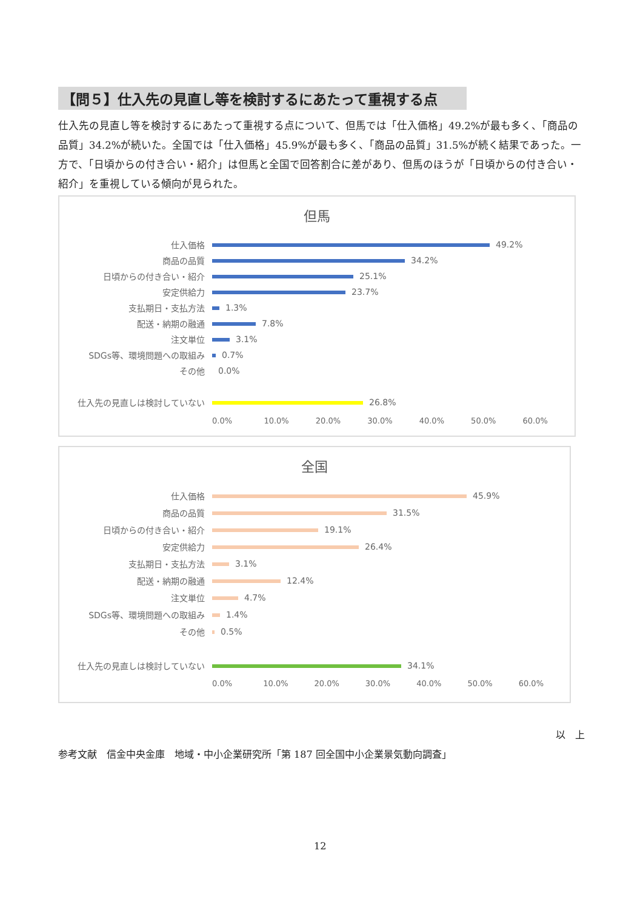【問５】仕入先の見直し等を検討するにあたって重視する点
仕入先の見直し等を検討するにあたって重視する点について、但馬では「仕入価格」49.2%が最も多く、「商品の品質」34.2%が続いた。全国では「仕入価格」45.9%が最も多く、「商品の品質」31.5%が続く結果であった。一方で、「日頃からの付き合い・紹介」は但馬と全国で回答割合に差があり、但馬のほうが「日頃からの付き合い・紹介」を重視している傾向が見られた。
但馬
仕入価格 49.2%
商品の品質 34.2%
日頃からの付き合い・紹介 25.1%
安定供給力 23.7%
支払期日・支払方法 1.3%
配送・納期の融通 7.8%
注文単位 3.1%
SDGs等、環境問題への取組み 0.7%
その他 0.0%
仕入先の見直しは検討していない 26.8%
0.0% 10.0% 20.0% 30.0% 40.0% 50.0% 60.0%
全国
仕入価格 45.9%
商品の品質 31.5%
日頃からの付き合い・紹介 19.1%
安定供給力 26.4%
支払期日・支払方法 3.1%
配送・納期の融通 12.4%
注文単位 4.7%
SDGs等、環境問題への取組み 1.4%
その他 0.5%
仕入先の見直しは検討していない 34.1%
0.0% 10.0% 20.0% 30.0% 40.0% 50.0% 60.0%
以　上
参考文献　信金中央金庫　地域・中小企業研究所「第 187 回全国中小企業景気動向調査」
12